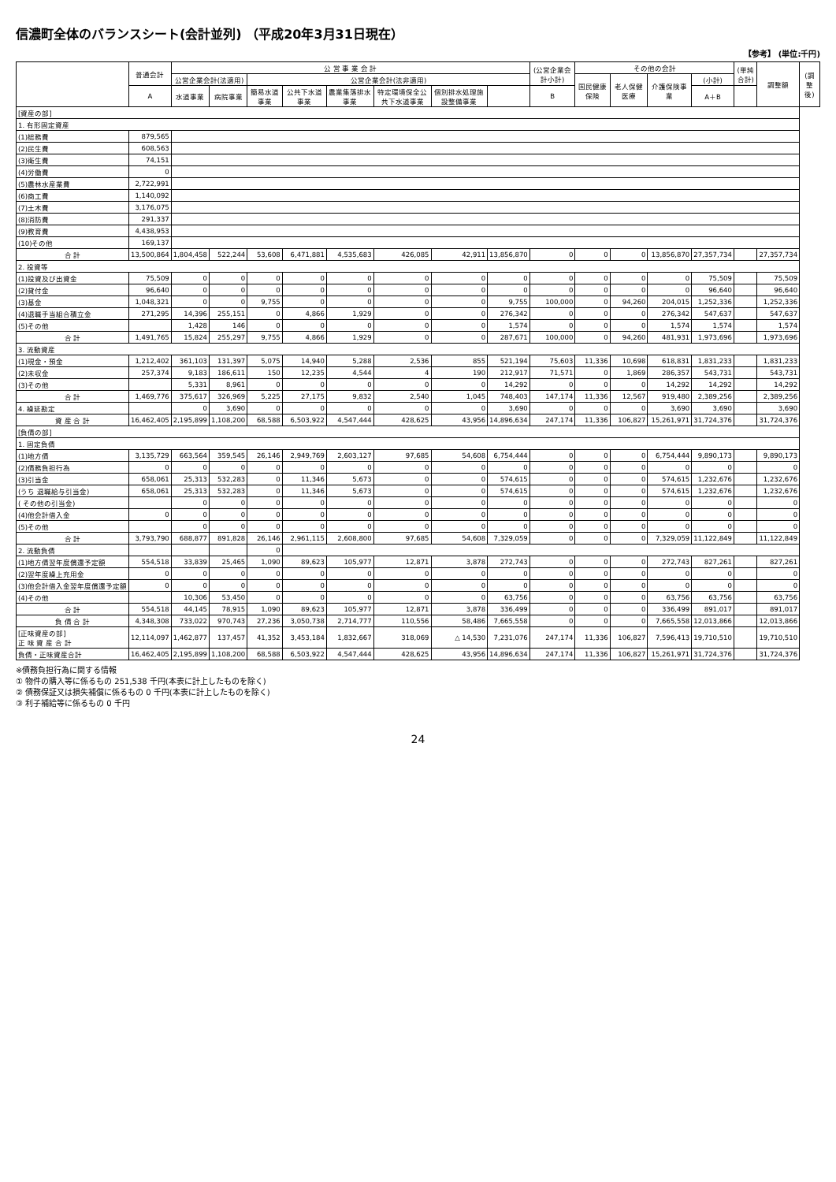信濃町全体のバランスシート(会計並列) （平成20年3月31日現在）
【参考】 (単位:千円)
| | 普通会計 | 公 営 事 業 会 計 | | | | | | | | (公営企業会計小計) | その他の会計 | | | | (単純合計) | 調整額 | (調整後) |
| --- | --- | --- | --- | --- | --- | --- | --- | --- | --- | --- | --- | --- | --- | --- | --- | --- | --- |
| | | 公営企業会計(法適用) | | 公営企業会計(法非適用) | | | | | | | 国民健康保険 | 老人保健医療 | 介護保険事業 | (小計) | | | |
| | A | 水道事業 | 病院事業 | 簡易水道事業 | 公共下水道事業 | 農業集落排水事業 | 特定環境保全公共下水道事業 | 個別排水処理施設整備事業 | | B | | | | A＋B | | | |
| [資産の部] | | | | | | | | | | | | | | | | | |
| 1. 有形固定資産 | | | | | | | | | | | | | | | | | |
| (1)総務費 | 879,565 | | | | | | | | | | | | | | | | |
| (2)民生費 | 608,563 | | | | | | | | | | | | | | | | |
| (3)衛生費 | 74,151 | | | | | | | | | | | | | | | | |
| (4)労働費 | 0 | | | | | | | | | | | | | | | | |
| (5)農林水産業費 | 2,722,991 | | | | | | | | | | | | | | | | |
| (6)商工費 | 1,140,092 | | | | | | | | | | | | | | | | |
| (7)土木費 | 3,176,075 | | | | | | | | | | | | | | | | |
| (8)消防費 | 291,337 | | | | | | | | | | | | | | | | |
| (9)教育費 | 4,438,953 | | | | | | | | | | | | | | | | |
| (10)その他 | 169,137 | | | | | | | | | | | | | | | | |
| 合 計 | 13,500,864 | 1,804,458 | 522,244 | 53,608 | 6,471,881 | 4,535,683 | 426,085 | 42,911 | 13,856,870 | 0 | 0 | 0 | 13,856,870 | 27,357,734 | | 27,357,734 | |
| 2. 投資等 | | | | | | | | | | | | | | | | | |
| (1)投資及び出資金 | 75,509 | 0 | 0 | 0 | 0 | 0 | 0 | 0 | 0 | 0 | 0 | 0 | 0 | 75,509 | | 75,509 | |
| (2)貸付金 | 96,640 | 0 | 0 | 0 | 0 | 0 | 0 | 0 | 0 | 0 | 0 | 0 | 0 | 96,640 | | 96,640 | |
| (3)基金 | 1,048,321 | 0 | 0 | 9,755 | 0 | 0 | 0 | 0 | 9,755 | 100,000 | 0 | 94,260 | 204,015 | 1,252,336 | | 1,252,336 | |
| (4)退職手当組合積立金 | 271,295 | 14,396 | 255,151 | 0 | 4,866 | 1,929 | 0 | 0 | 276,342 | 0 | 0 | 0 | 276,342 | 547,637 | | 547,637 | |
| (5)その他 | | 1,428 | 146 | 0 | 0 | 0 | 0 | 0 | 1,574 | 0 | 0 | 0 | 1,574 | 1,574 | | 1,574 | |
| 合 計 | 1,491,765 | 15,824 | 255,297 | 9,755 | 4,866 | 1,929 | 0 | 0 | 287,671 | 100,000 | 0 | 94,260 | 481,931 | 1,973,696 | | 1,973,696 | |
| 3. 流動資産 | | | | | | | | | | | | | | | | | |
| (1)現金・預金 | 1,212,402 | 361,103 | 131,397 | 5,075 | 14,940 | 5,288 | 2,536 | 855 | 521,194 | 75,603 | 11,336 | 10,698 | 618,831 | 1,831,233 | | 1,831,233 | |
| (2)未収金 | 257,374 | 9,183 | 186,611 | 150 | 12,235 | 4,544 | 4 | 190 | 212,917 | 71,571 | 0 | 1,869 | 286,357 | 543,731 | | 543,731 | |
| (3)その他 | | 5,331 | 8,961 | 0 | 0 | 0 | 0 | 0 | 14,292 | 0 | 0 | 0 | 14,292 | 14,292 | | 14,292 | |
| 合 計 | 1,469,776 | 375,617 | 326,969 | 5,225 | 27,175 | 9,832 | 2,540 | 1,045 | 748,403 | 147,174 | 11,336 | 12,567 | 919,480 | 2,389,256 | | 2,389,256 | |
| 4. 繰延勘定 | | 0 | 3,690 | 0 | 0 | 0 | 0 | 0 | 3,690 | 0 | 0 | 0 | 3,690 | 3,690 | | 3,690 | |
| 資 産 合 計 | 16,462,405 | 2,195,899 | 1,108,200 | 68,588 | 6,503,922 | 4,547,444 | 428,625 | 43,956 | 14,896,634 | 247,174 | 11,336 | 106,827 | 15,261,971 | 31,724,376 | | 31,724,376 | |
| [負債の部] | | | | | | | | | | | | | | | | | |
| 1. 固定負債 | | | | | | | | | | | | | | | | | |
| (1)地方債 | 3,135,729 | 663,564 | 359,545 | 26,146 | 2,949,769 | 2,603,127 | 97,685 | 54,608 | 6,754,444 | 0 | 0 | 0 | 6,754,444 | 9,890,173 | | 9,890,173 | |
| (2)債務負担行為 | 0 | 0 | 0 | 0 | 0 | 0 | 0 | 0 | 0 | 0 | 0 | 0 | 0 | 0 | | 0 | |
| (3)引当金 | 658,061 | 25,313 | 532,283 | 0 | 11,346 | 5,673 | 0 | 0 | 574,615 | 0 | 0 | 0 | 574,615 | 1,232,676 | | 1,232,676 | |
| (うち 退職給与引当金) | 658,061 | 25,313 | 532,283 | 0 | 11,346 | 5,673 | 0 | 0 | 574,615 | 0 | 0 | 0 | 574,615 | 1,232,676 | | 1,232,676 | |
| ( その他の引当金) | | 0 | 0 | 0 | 0 | 0 | 0 | 0 | 0 | 0 | 0 | 0 | 0 | 0 | | 0 | |
| (4)他会計借入金 | 0 | 0 | 0 | 0 | 0 | 0 | 0 | 0 | 0 | 0 | 0 | 0 | 0 | 0 | | 0 | |
| (5)その他 | | 0 | 0 | 0 | 0 | 0 | 0 | 0 | 0 | 0 | 0 | 0 | 0 | 0 | | 0 | |
| 合 計 | 3,793,790 | 688,877 | 891,828 | 26,146 | 2,961,115 | 2,608,800 | 97,685 | 54,608 | 7,329,059 | 0 | 0 | 0 | 7,329,059 | 11,122,849 | | 11,122,849 | |
| 2. 流動負債 | | | | 0 | | | | | | | | | | | | | |
| (1)地方債翌年度償還予定額 | 554,518 | 33,839 | 25,465 | 1,090 | 89,623 | 105,977 | 12,871 | 3,878 | 272,743 | 0 | 0 | 0 | 272,743 | 827,261 | | 827,261 | |
| (2)翌年度繰上充用金 | 0 | 0 | 0 | 0 | 0 | 0 | 0 | 0 | 0 | 0 | 0 | 0 | 0 | 0 | | 0 | |
| (3)他会計借入金翌年度償還予定額 | 0 | 0 | 0 | 0 | 0 | 0 | 0 | 0 | 0 | 0 | 0 | 0 | 0 | 0 | | 0 | |
| (4)その他 | | 10,306 | 53,450 | 0 | 0 | 0 | 0 | 0 | 63,756 | 0 | 0 | 0 | 63,756 | 63,756 | | 63,756 | |
| 合 計 | 554,518 | 44,145 | 78,915 | 1,090 | 89,623 | 105,977 | 12,871 | 3,878 | 336,499 | 0 | 0 | 0 | 336,499 | 891,017 | | 891,017 | |
| 負 債 合 計 | 4,348,308 | 733,022 | 970,743 | 27,236 | 3,050,738 | 2,714,777 | 110,556 | 58,486 | 7,665,558 | 0 | 0 | 0 | 7,665,558 | 12,013,866 | | 12,013,866 | |
| [正味資産の部] 正 味 資 産 合 計 | 12,114,097 | 1,462,877 | 137,457 | 41,352 | 3,453,184 | 1,832,667 | 318,069 | △ 14,530 | 7,231,076 | 247,174 | 11,336 | 106,827 | 7,596,413 | 19,710,510 | | 19,710,510 | |
| 負債・正味資産合計 | 16,462,405 | 2,195,899 | 1,108,200 | 68,588 | 6,503,922 | 4,547,444 | 428,625 | 43,956 | 14,896,634 | 247,174 | 11,336 | 106,827 | 15,261,971 | 31,724,376 | | 31,724,376 | |
※債務負担行為に関する情報
① 物件の購入等に係るもの 251,538 千円(本表に計上したものを除く)
② 債務保証又は損失補償に係るもの 0 千円(本表に計上したものを除く)
③ 利子補給等に係るもの 0 千円
24